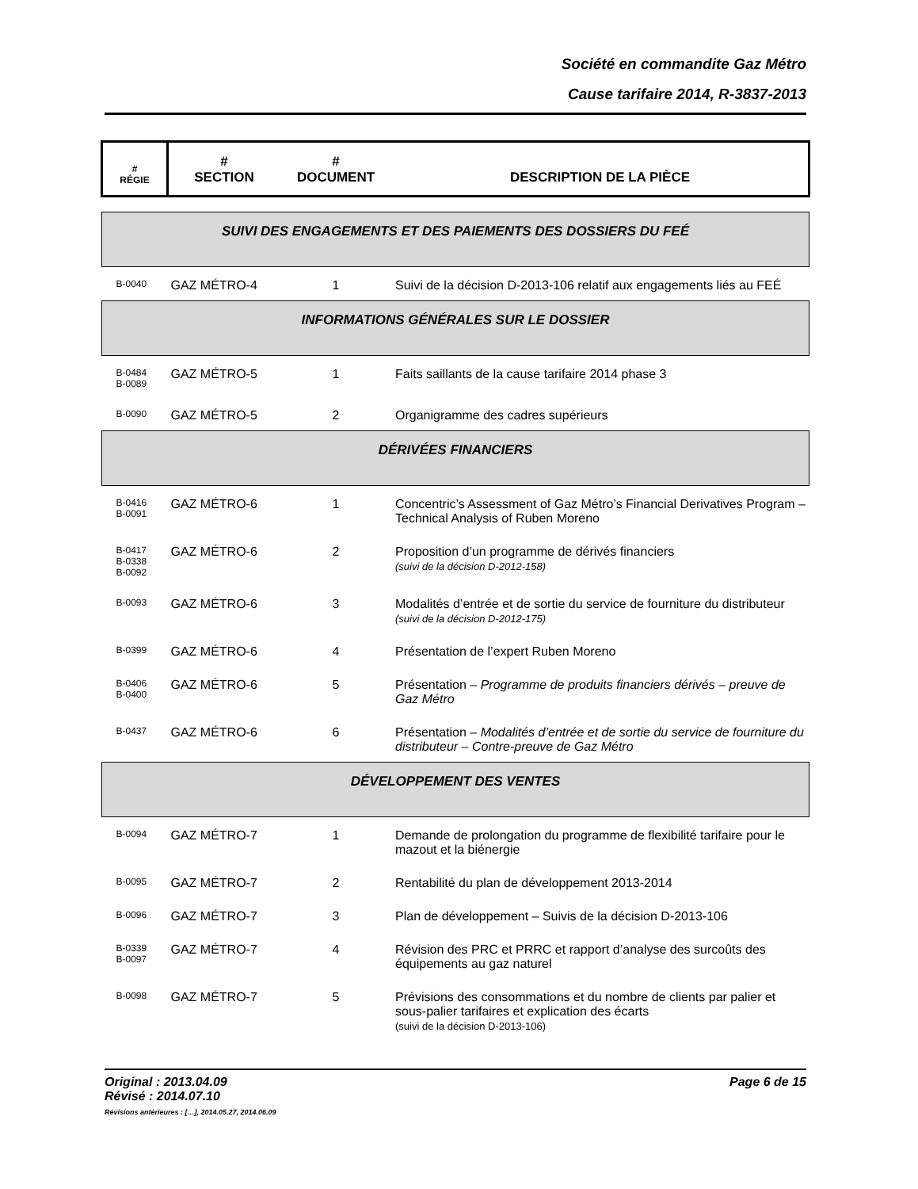Société en commandite Gaz Métro
Cause tarifaire 2014, R-3837-2013
| # RÉGIE | # SECTION | # DOCUMENT | DESCRIPTION DE LA PIÈCE |
| --- | --- | --- | --- |
| SUIVI DES ENGAGEMENTS ET DES PAIEMENTS DES DOSSIERS DU FEÉ | | | |
| B-0040 | GAZ MÉTRO-4 | 1 | Suivi de la décision D-2013-106 relatif aux engagements liés au FEÉ |
| INFORMATIONS GÉNÉRALES SUR LE DOSSIER | | | |
| B-0484 B-0089 | GAZ MÉTRO-5 | 1 | Faits saillants de la cause tarifaire 2014 phase 3 |
| B-0090 | GAZ MÉTRO-5 | 2 | Organigramme des cadres supérieurs |
| DÉRIVÉES FINANCIERS | | | |
| B-0416 B-0091 | GAZ MÉTRO-6 | 1 | Concentric’s Assessment of Gaz Métro’s Financial Derivatives Program – Technical Analysis of Ruben Moreno |
| B-0417 B-0338 B-0092 | GAZ MÉTRO-6 | 2 | Proposition d’un programme de dérivés financiers (suivi de la décision D-2012-158) |
| B-0093 | GAZ MÉTRO-6 | 3 | Modalités d’entrée et de sortie du service de fourniture du distributeur (suivi de la décision D-2012-175) |
| B-0399 | GAZ MÉTRO-6 | 4 | Présentation de l’expert Ruben Moreno |
| B-0406 B-0400 | GAZ MÉTRO-6 | 5 | Présentation – Programme de produits financiers dérivés – preuve de Gaz Métro |
| B-0437 | GAZ MÉTRO-6 | 6 | Présentation – Modalités d’entrée et de sortie du service de fourniture du distributeur – Contre-preuve de Gaz Métro |
| DÉVELOPPEMENT DES VENTES | | | |
| B-0094 | GAZ MÉTRO-7 | 1 | Demande de prolongation du programme de flexibilité tarifaire pour le mazout et la biénergie |
| B-0095 | GAZ MÉTRO-7 | 2 | Rentabilité du plan de développement 2013-2014 |
| B-0096 | GAZ MÉTRO-7 | 3 | Plan de développement – Suivis de la décision D-2013-106 |
| B-0339 B-0097 | GAZ MÉTRO-7 | 4 | Révision des PRC et PRRC et rapport d’analyse des surcoûts des équipements au gaz naturel |
| B-0098 | GAZ MÉTRO-7 | 5 | Prévisions des consommations et du nombre de clients par palier et sous-palier tarifaires et explication des écarts (suivi de la décision D-2013-106) |
Original : 2013.04.09 Page 6 de 15
Révisé : 2014.07.10
Révisions antérieures : […], 2014.05.27, 2014.06.09